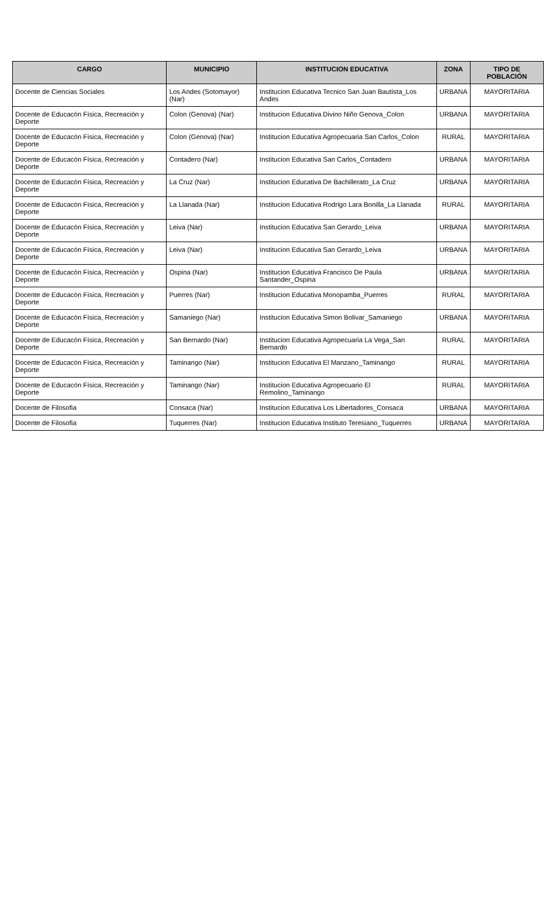| CARGO | MUNICIPIO | INSTITUCION EDUCATIVA | ZONA | TIPO DE POBLACIÓN |
| --- | --- | --- | --- | --- |
| Docente de Ciencias Sociales | Los Andes (Sotomayor) (Nar) | Institucion Educativa Tecnico San Juan Bautista_Los Andes | URBANA | MAYORITARIA |
| Docente de Educacón Física, Recreación y Deporte | Colon (Genova) (Nar) | Institucion Educativa Divino Niño Genova_Colon | URBANA | MAYORITARIA |
| Docente de Educacón Física, Recreación y Deporte | Colon (Genova) (Nar) | Institucion Educativa Agropecuaria San Carlos_Colon | RURAL | MAYORITARIA |
| Docente de Educacón Física, Recreación y Deporte | Contadero (Nar) | Institucion Educativa San Carlos_Contadero | URBANA | MAYORITARIA |
| Docente de Educacón Física, Recreación y Deporte | La Cruz (Nar) | Institucion Educativa De Bachillerato_La Cruz | URBANA | MAYORITARIA |
| Docente de Educacón Física, Recreación y Deporte | La Llanada (Nar) | Institucion Educativa Rodrigo Lara Bonilla_La Llanada | RURAL | MAYORITARIA |
| Docente de Educacón Física, Recreación y Deporte | Leiva (Nar) | Institucion Educativa San Gerardo_Leiva | URBANA | MAYORITARIA |
| Docente de Educacón Física, Recreación y Deporte | Leiva (Nar) | Institucion Educativa San Gerardo_Leiva | URBANA | MAYORITARIA |
| Docente de Educacón Física, Recreación y Deporte | Ospina (Nar) | Institucion Educativa Francisco De Paula Santander_Ospina | URBANA | MAYORITARIA |
| Docente de Educacón Física, Recreación y Deporte | Puerres (Nar) | Institucion Educativa Monopamba_Puerres | RURAL | MAYORITARIA |
| Docente de Educacón Física, Recreación y Deporte | Samaniego (Nar) | Institucion Educativa Simon Bolivar_Samaniego | URBANA | MAYORITARIA |
| Docente de Educacón Física, Recreación y Deporte | San Bernardo (Nar) | Institucion Educativa Agropecuaria La Vega_San Bernardo | RURAL | MAYORITARIA |
| Docente de Educacón Física, Recreación y Deporte | Taminango (Nar) | Institucion Educativa El Manzano_Taminango | RURAL | MAYORITARIA |
| Docente de Educacón Física, Recreación y Deporte | Taminango (Nar) | Institucion Educativa Agropecuario El Remolino_Taminango | RURAL | MAYORITARIA |
| Docente de Filosofia | Consaca (Nar) | Institucion Educativa Los Libertadores_Consaca | URBANA | MAYORITARIA |
| Docente de Filosofia | Tuquerres (Nar) | Institucion Educativa Instituto Teresiano_Tuquerres | URBANA | MAYORITARIA |